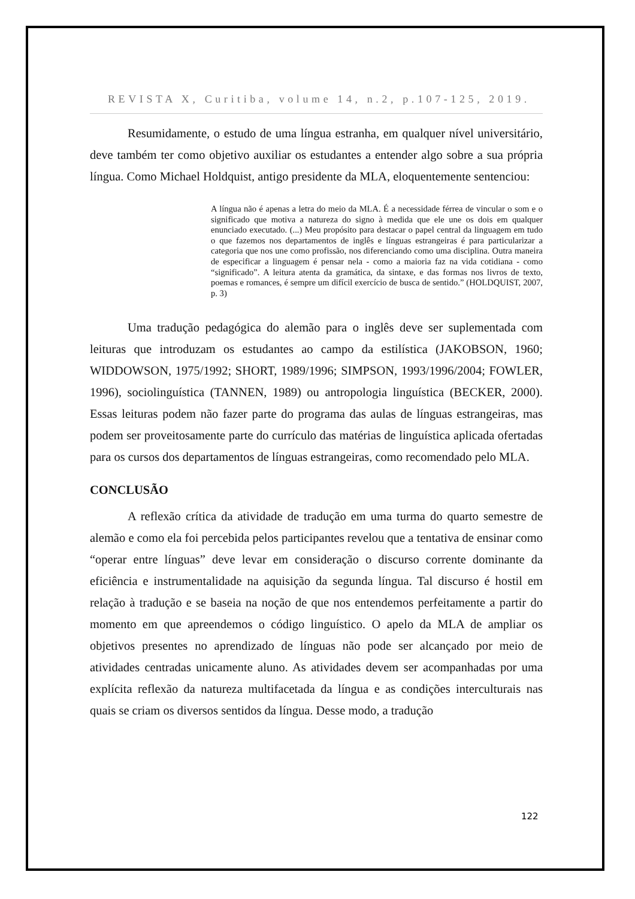REVISTA X, Curitiba, volume 14, n.2, p.107-125, 2019.
Resumidamente, o estudo de uma língua estranha, em qualquer nível universitário, deve também ter como objetivo auxiliar os estudantes a entender algo sobre a sua própria língua. Como Michael Holdquist, antigo presidente da MLA, eloquentemente sentenciou:
A língua não é apenas a letra do meio da MLA. É a necessidade férrea de vincular o som e o significado que motiva a natureza do signo à medida que ele une os dois em qualquer enunciado executado. (...) Meu propósito para destacar o papel central da linguagem em tudo o que fazemos nos departamentos de inglês e línguas estrangeiras é para particularizar a categoria que nos une como profissão, nos diferenciando como uma disciplina. Outra maneira de especificar a linguagem é pensar nela - como a maioria faz na vida cotidiana - como “significado”. A leitura atenta da gramática, da sintaxe, e das formas nos livros de texto, poemas e romances, é sempre um difícil exercício de busca de sentido.” (HOLDQUIST, 2007, p. 3)
Uma tradução pedagógica do alemão para o inglês deve ser suplementada com leituras que introduzam os estudantes ao campo da estilística (JAKOBSON, 1960; WIDDOWSON, 1975/1992; SHORT, 1989/1996; SIMPSON, 1993/1996/2004; FOWLER, 1996), sociolinguística (TANNEN, 1989) ou antropologia linguística (BECKER, 2000). Essas leituras podem não fazer parte do programa das aulas de línguas estrangeiras, mas podem ser proveitosamente parte do currículo das matérias de linguística aplicada ofertadas para os cursos dos departamentos de línguas estrangeiras, como recomendado pelo MLA.
CONCLUSÃO
A reflexão crítica da atividade de tradução em uma turma do quarto semestre de alemão e como ela foi percebida pelos participantes revelou que a tentativa de ensinar como “operar entre línguas” deve levar em consideração o discurso corrente dominante da eficiência e instrumentalidade na aquisição da segunda língua. Tal discurso é hostil em relação à tradução e se baseia na noção de que nos entendemos perfeitamente a partir do momento em que apreendemos o código linguístico. O apelo da MLA de ampliar os objetivos presentes no aprendizado de línguas não pode ser alcançado por meio de atividades centradas unicamente aluno. As atividades devem ser acompanhadas por uma explícita reflexão da natureza multifacetada da língua e as condições interculturais nas quais se criam os diversos sentidos da língua. Desse modo, a tradução
122